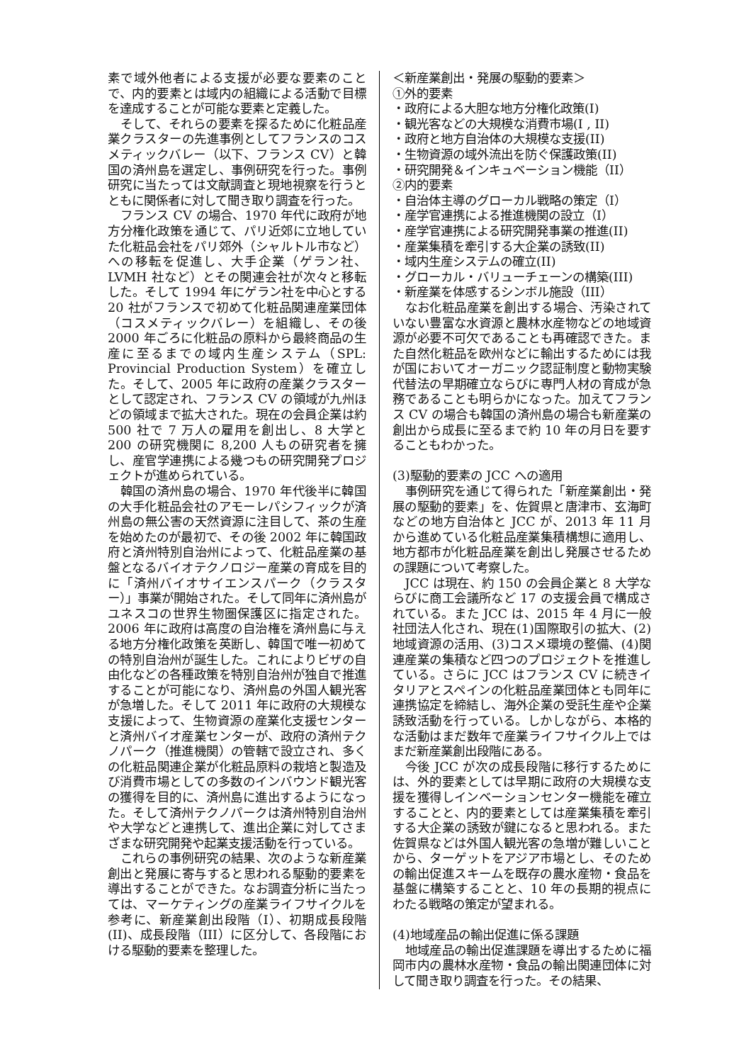素で域外他者による支援が必要な要素のことで、内的要素とは域内の組織による活動で目標を達成することが可能な要素と定義した。
そして、それらの要素を探るために化粧品産業クラスターの先進事例としてフランスのコスメティックバレー（以下、フランス CV）と韓国の済州島を選定し、事例研究を行った。事例研究に当たっては文献調査と現地視察を行うとともに関係者に対して聞き取り調査を行った。
フランス CV の場合、1970 年代に政府が地方分権化政策を通じて、パリ近郊に立地していた化粧品会社をパリ郊外（シャルトル市など）への移転を促進し、大手企業（ゲラン社、LVMH 社など）とその関連会社が次々と移転した。そして 1994 年にゲラン社を中心とする 20 社がフランスで初めて化粧品関連産業団体（コスメティックバレー）を組織し、その後 2000 年ごろに化粧品の原料から最終商品の生産に至るまでの域内生産システム（SPL: Provincial Production System）を確立した。そして、2005 年に政府の産業クラスターとして認定され、フランス CV の領域が九州ほどの領域まで拡大された。現在の会員企業は約 500 社で 7 万人の雇用を創出し、8 大学と 200 の研究機関に 8,200 人もの研究者を擁し、産官学連携による幾つもの研究開発プロジェクトが進められている。
韓国の済州島の場合、1970 年代後半に韓国の大手化粧品会社のアモーレパシフィックが済州島の無公害の天然資源に注目して、茶の生産を始めたのが最初で、その後 2002 年に韓国政府と済州特別自治州によって、化粧品産業の基盤となるバイオテクノロジー産業の育成を目的に「済州バイオサイエンスパーク（クラスター）」事業が開始された。そして同年に済州島がユネスコの世界生物圏保護区に指定された。2006 年に政府は高度の自治権を済州島に与える地方分権化政策を英断し、韓国で唯一初めての特別自治州が誕生した。これによりビザの自由化などの各種政策を特別自治州が独自で推進することが可能になり、済州島の外国人観光客が急増した。そして 2011 年に政府の大規模な支援によって、生物資源の産業化支援センターと済州バイオ産業センターが、政府の済州テクノパーク（推進機関）の管轄で設立され、多くの化粧品関連企業が化粧品原料の栽培と製造及び消費市場としての多数のインバウンド観光客の獲得を目的に、済州島に進出するようになった。そして済州テクノパークは済州特別自治州や大学などと連携して、進出企業に対してさまざまな研究開発や起業支援活動を行っている。
これらの事例研究の結果、次のような新産業創出と発展に寄与すると思われる駆動的要素を導出することができた。なお調査分析に当たっては、マーケティングの産業ライフサイクルを参考に、新産業創出段階（I）、初期成長段階(II)、成長段階（III）に区分して、各段階における駆動的要素を整理した。
＜新産業創出・発展の駆動的要素＞
①外的要素
・政府による大胆な地方分権化政策(I)
・観光客などの大規模な消費市場(I , II)
・政府と地方自治体の大規模な支援(II)
・生物資源の域外流出を防ぐ保護政策(II)
・研究開発＆インキュベーション機能（II）
②内的要素
・自治体主導のグローカル戦略の策定（I）
・産学官連携による推進機関の設立（I）
・産学官連携による研究開発事業の推進(II)
・産業集積を牽引する大企業の誘致(II)
・域内生産システムの確立(II)
・グローカル・バリューチェーンの構築(III)
・新産業を体感するシンボル施設（III）
なお化粧品産業を創出する場合、汚染されていない豊富な水資源と農林水産物などの地域資源が必要不可欠であることも再確認できた。また自然化粧品を欧州などに輸出するためには我が国においてオーガニック認証制度と動物実験代替法の早期確立ならびに専門人材の育成が急務であることも明らかになった。加えてフランス CV の場合も韓国の済州島の場合も新産業の創出から成長に至るまで約 10 年の月日を要することもわかった。
(3)駆動的要素の JCC への適用
事例研究を通じて得られた「新産業創出・発展の駆動的要素」を、佐賀県と唐津市、玄海町などの地方自治体と JCC が、2013 年 11 月から進めている化粧品産業集積構想に適用し、地方都市が化粧品産業を創出し発展させるための課題について考察した。
JCC は現在、約 150 の会員企業と 8 大学ならびに商工会議所など 17 の支援会員で構成されている。また JCC は、2015 年 4 月に一般社団法人化され、現在(1)国際取引の拡大、(2)地域資源の活用、(3)コスメ環境の整備、(4)関連産業の集積など四つのプロジェクトを推進している。さらに JCC はフランス CV に続きイタリアとスペインの化粧品産業団体とも同年に連携協定を締結し、海外企業の受託生産や企業誘致活動を行っている。しかしながら、本格的な活動はまだ数年で産業ライフサイクル上ではまだ新産業創出段階にある。
今後 JCC が次の成長段階に移行するためには、外的要素としては早期に政府の大規模な支援を獲得しインベーションセンター機能を確立することと、内的要素としては産業集積を牽引する大企業の誘致が鍵になると思われる。また佐賀県などは外国人観光客の急増が難しいことから、ターゲットをアジア市場とし、そのための輸出促進スキームを既存の農水産物・食品を基盤に構築することと、10 年の長期的視点にわたる戦略の策定が望まれる。
(4)地域産品の輸出促進に係る課題
地域産品の輸出促進課題を導出するために福岡市内の農林水産物・食品の輸出関連団体に対して聞き取り調査を行った。その結果、